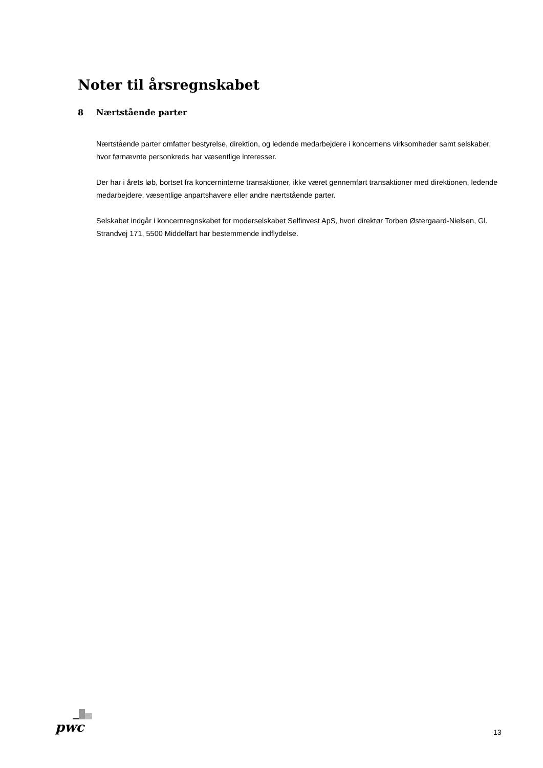Noter til årsregnskabet
8 Nærtstående parter
Nærtstående parter omfatter bestyrelse, direktion, og ledende medarbejdere i koncernens virksomheder samt selskaber, hvor førnævnte personkreds har væsentlige interesser.
Der har i årets løb, bortset fra koncerninterne transaktioner, ikke været gennemført transaktioner med direktionen, ledende medarbejdere, væsentlige anpartshavere eller andre nærtstående parter.
Selskabet indgår i koncernregnskabet for moderselskabet Selfinvest ApS, hvori direktør Torben Østergaard-Nielsen, Gl. Strandvej 171, 5500 Middelfart har bestemmende indflydelse.
pwc 13